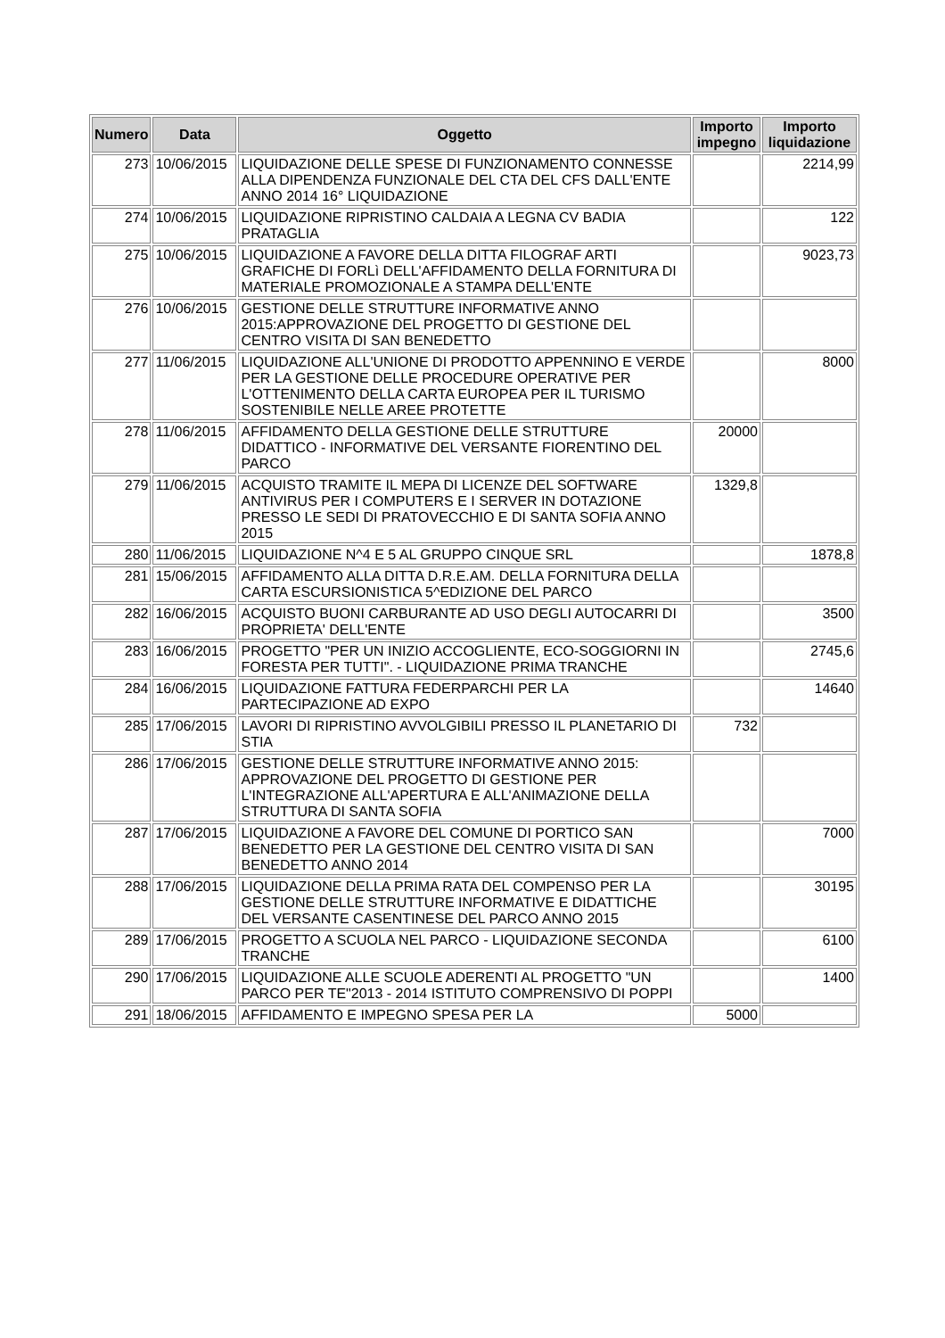| Numero | Data | Oggetto | Importo impegno | Importo liquidazione |
| --- | --- | --- | --- | --- |
| 273 | 10/06/2015 | LIQUIDAZIONE DELLE SPESE DI FUNZIONAMENTO CONNESSE ALLA DIPENDENZA FUNZIONALE DEL CTA DEL CFS DALL'ENTE ANNO 2014 16° LIQUIDAZIONE | | 2214,99 |
| 274 | 10/06/2015 | LIQUIDAZIONE RIPRISTINO CALDAIA A LEGNA CV BADIA PRATAGLIA | | 122 |
| 275 | 10/06/2015 | LIQUIDAZIONE A FAVORE DELLA DITTA FILOGRAF ARTI GRAFICHE DI FORLì DELL'AFFIDAMENTO DELLA FORNITURA DI MATERIALE PROMOZIONALE A STAMPA DELL'ENTE | | 9023,73 |
| 276 | 10/06/2015 | GESTIONE DELLE STRUTTURE INFORMATIVE ANNO 2015:APPROVAZIONE DEL PROGETTO DI GESTIONE DEL CENTRO VISITA DI SAN BENEDETTO | | |
| 277 | 11/06/2015 | LIQUIDAZIONE ALL'UNIONE DI PRODOTTO APPENNINO E VERDE PER LA GESTIONE DELLE PROCEDURE OPERATIVE PER L'OTTENIMENTO DELLA CARTA EUROPEA PER IL TURISMO SOSTENIBILE NELLE AREE PROTETTE | | 8000 |
| 278 | 11/06/2015 | AFFIDAMENTO DELLA GESTIONE DELLE STRUTTURE DIDATTICO - INFORMATIVE DEL VERSANTE FIORENTINO DEL PARCO | 20000 | |
| 279 | 11/06/2015 | ACQUISTO TRAMITE IL MEPA DI LICENZE DEL SOFTWARE ANTIVIRUS PER I COMPUTERS E I SERVER IN DOTAZIONE PRESSO LE SEDI DI PRATOVECCHIO E DI SANTA SOFIA ANNO 2015 | 1329,8 | |
| 280 | 11/06/2015 | LIQUIDAZIONE N^4 E 5 AL GRUPPO CINQUE SRL | | 1878,8 |
| 281 | 15/06/2015 | AFFIDAMENTO ALLA DITTA D.R.E.AM. DELLA FORNITURA DELLA CARTA ESCURSIONISTICA 5^EDIZIONE DEL PARCO | | |
| 282 | 16/06/2015 | ACQUISTO BUONI CARBURANTE AD USO DEGLI AUTOCARRI DI PROPRIETA' DELL'ENTE | | 3500 |
| 283 | 16/06/2015 | PROGETTO "PER UN INIZIO ACCOGLIENTE, ECO-SOGGIORNI IN FORESTA PER TUTTI". - LIQUIDAZIONE PRIMA TRANCHE | | 2745,6 |
| 284 | 16/06/2015 | LIQUIDAZIONE FATTURA FEDERPARCHI PER LA PARTECIPAZIONE AD EXPO | | 14640 |
| 285 | 17/06/2015 | LAVORI DI RIPRISTINO AVVOLGIBILI PRESSO IL PLANETARIO DI STIA | 732 | |
| 286 | 17/06/2015 | GESTIONE DELLE STRUTTURE INFORMATIVE ANNO 2015: APPROVAZIONE DEL PROGETTO DI GESTIONE PER L'INTEGRAZIONE ALL'APERTURA E ALL'ANIMAZIONE DELLA STRUTTURA DI SANTA SOFIA | | |
| 287 | 17/06/2015 | LIQUIDAZIONE A FAVORE DEL COMUNE DI PORTICO SAN BENEDETTO PER LA GESTIONE DEL CENTRO VISITA DI SAN BENEDETTO ANNO 2014 | | 7000 |
| 288 | 17/06/2015 | LIQUIDAZIONE DELLA PRIMA RATA DEL COMPENSO PER LA GESTIONE DELLE STRUTTURE INFORMATIVE E DIDATTICHE DEL VERSANTE CASENTINESE DEL PARCO ANNO 2015 | | 30195 |
| 289 | 17/06/2015 | PROGETTO A SCUOLA NEL PARCO - LIQUIDAZIONE SECONDA TRANCHE | | 6100 |
| 290 | 17/06/2015 | LIQUIDAZIONE ALLE SCUOLE ADERENTI AL PROGETTO "UN PARCO PER TE"2013 - 2014 ISTITUTO COMPRENSIVO DI POPPI | | 1400 |
| 291 | 18/06/2015 | AFFIDAMENTO E IMPEGNO SPESA PER LA | 5000 | |